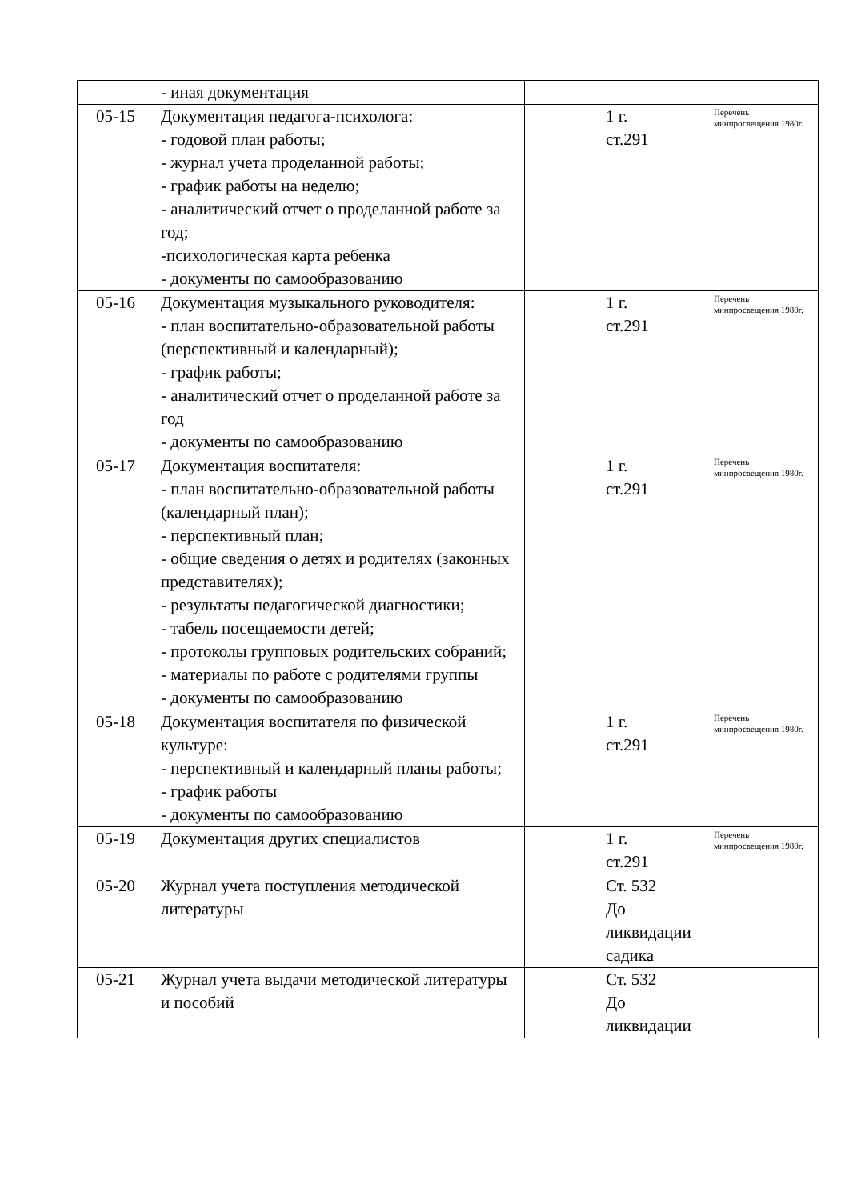| | - иная документация | | | |
| 05-15 | Документация педагога-психолога: - годовой план работы; - журнал учета проделанной работы; - график работы на неделю; - аналитический отчет о проделанной работе за год; -психологическая карта ребенка - документы по самообразованию | | 1 г. ст.291 | Перечень минпросвещения 1980г. |
| 05-16 | Документация музыкального руководителя: - план воспитательно-образовательной работы (перспективный и календарный); - график работы; - аналитический отчет о проделанной работе за год - документы по самообразованию | | 1 г. ст.291 | Перечень минпросвещения 1980г. |
| 05-17 | Документация воспитателя: - план воспитательно-образовательной работы (календарный план); - перспективный план; - общие сведения о детях и родителях (законных представителях); - результаты педагогической диагностики; - табель посещаемости детей; - протоколы групповых родительских собраний; - материалы по работе с родителями группы - документы по самообразованию | | 1 г. ст.291 | Перечень минпросвещения 1980г. |
| 05-18 | Документация воспитателя по физической культуре: - перспективный и календарный планы работы; - график работы - документы по самообразованию | | 1 г. ст.291 | Перечень минпросвещения 1980г. |
| 05-19 | Документация других специалистов | | 1 г. ст.291 | Перечень минпросвещения 1980г. |
| 05-20 | Журнал учета поступления методической литературы | | Ст. 532 До ликвидации садика | |
| 05-21 | Журнал учета выдачи методической литературы и пособий | | Ст. 532 До ликвидации | |